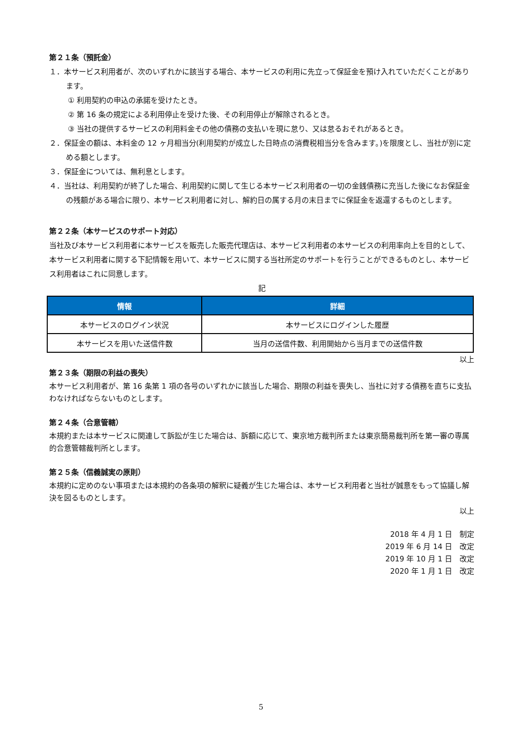第２１条（預託金）
１．本サービス利用者が、次のいずれかに該当する場合、本サービスの利用に先立って保証金を預け入れていただくことがあります。
① 利用契約の申込の承諾を受けたとき。
② 第 16 条の規定による利用停止を受けた後、その利用停止が解除されるとき。
③ 当社の提供するサービスの利用料金その他の債務の支払いを現に怠り、又は怠るおそれがあるとき。
２．保証金の額は、本料金の 12 ヶ月相当分(利用契約が成立した日時点の消費税相当分を含みます。)を限度とし、当社が別に定める額とします。
３．保証金については、無利息とします。
４．当社は、利用契約が終了した場合、利用契約に関して生じる本サービス利用者の一切の金銭債務に充当した後になお保証金の残額がある場合に限り、本サービス利用者に対し、解約日の属する月の末日までに保証金を返還するものとします。
第２２条（本サービスのサポート対応）
当社及び本サービス利用者に本サービスを販売した販売代理店は、本サービス利用者の本サービスの利用率向上を目的として、本サービス利用者に関する下記情報を用いて、本サービスに関する当社所定のサポートを行うことができるものとし、本サービス利用者はこれに同意します。
記
| 情報 | 詳細 |
| --- | --- |
| 本サービスのログイン状況 | 本サービスにログインした履歴 |
| 本サービスを用いた送信件数 | 当月の送信件数、利用開始から当月までの送信件数 |
以上
第２３条（期限の利益の喪失）
本サービス利用者が、第 16 条第 1 項の各号のいずれかに該当した場合、期限の利益を喪失し、当社に対する債務を直ちに支払わなければならないものとします。
第２４条（合意管轄）
本規約または本サービスに関連して訴訟が生じた場合は、訴額に応じて、東京地方裁判所または東京簡易裁判所を第一審の専属的合意管轄裁判所とします。
第２５条（信義誠実の原則）
本規約に定めのない事項または本規約の各条項の解釈に疑義が生じた場合は、本サービス利用者と当社が誠意をもって協議し解決を図るものとします。
以上
2018 年 4 月 1 日　制定
2019 年 6 月 14 日　改定
2019 年 10 月 1 日　改定
2020 年 1 月 1 日　改定
5